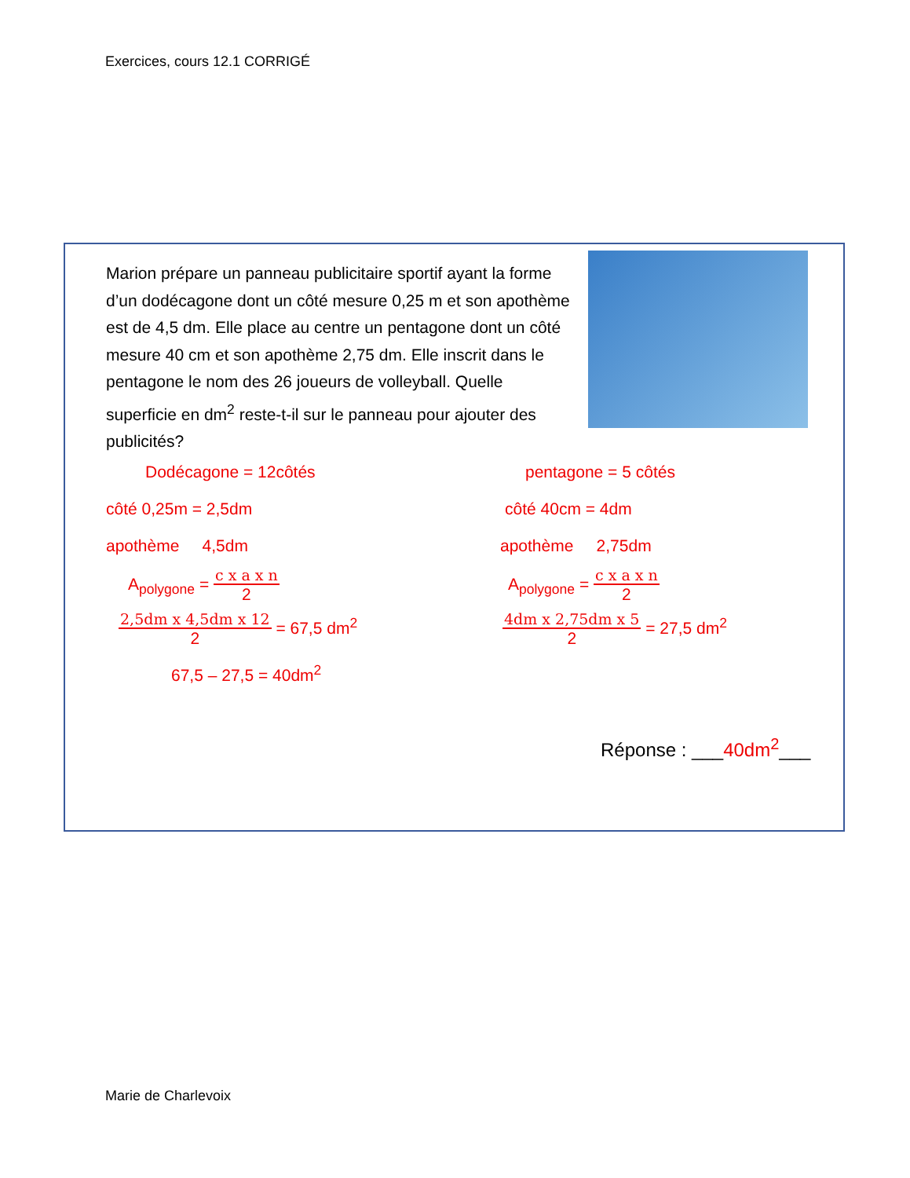Exercices, cours 12.1 CORRIGÉ
Marion prépare un panneau publicitaire sportif ayant la forme d’un dodécagone dont un côté mesure 0,25 m et son apothème est de 4,5 dm. Elle place au centre un pentagone dont un côté mesure 40 cm et son apothème 2,75 dm. Elle inscrit dans le pentagone le nom des 26 joueurs de volleyball. Quelle superficie en dm<sup>2</sup> reste-t-il sur le panneau pour ajouter des publicités?
Dodécagone = 12côtés
côté 0,25m = 2,5dm
apothème 4,5dm
A<sub>polygone</sub> =
c x a x n
2
2,5dm x 4,5dm x 12
2
= 67,5 dm<sup>2</sup>
67,5 – 27,5 = 40dm<sup>2</sup>
pentagone = 5 côtés
côté 40cm = 4dm
apothème 2,75dm
A<sub>polygone</sub> =
c x a x n
2
4dm x 2,75dm x 5
2
= 27,5 dm<sup>2</sup>
Réponse : ___40dm<sup>2</sup>___
Marie de Charlevoix